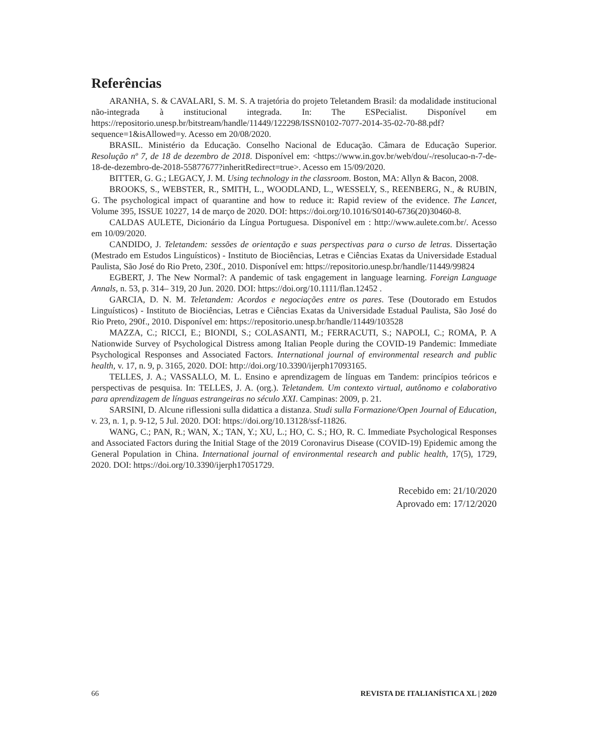Referências
ARANHA, S. & CAVALARI, S. M. S. A trajetória do projeto Teletandem Brasil: da modalidade institucional não-integrada à institucional integrada. In: The ESPecialist. Disponível em https://repositorio.unesp.br/bitstream/handle/11449/122298/ISSN0102-7077-2014-35-02-70-88.pdf?sequence=1&isAllowed=y. Acesso em 20/08/2020.
BRASIL. Ministério da Educação. Conselho Nacional de Educação. Câmara de Educação Superior. Resolução nº 7, de 18 de dezembro de 2018. Disponível em: <https://www.in.gov.br/web/dou/-/resolucao-n-7-de-18-de-dezembro-de-2018-55877677?inheritRedirect=true>. Acesso em 15/09/2020.
BITTER, G. G.; LEGACY, J. M. Using technology in the classroom. Boston, MA: Allyn & Bacon, 2008.
BROOKS, S., WEBSTER, R., SMITH, L., WOODLAND, L., WESSELY, S., REENBERG, N., & RUBIN, G. The psychological impact of quarantine and how to reduce it: Rapid review of the evidence. The Lancet, Volume 395, ISSUE 10227, 14 de março de 2020. DOI: https://doi.org/10.1016/S0140-6736(20)30460-8.
CALDAS AULETE, Dicionário da Língua Portuguesa. Disponível em : http://www.aulete.com.br/. Acesso em 10/09/2020.
CANDIDO, J. Teletandem: sessões de orientação e suas perspectivas para o curso de letras. Dissertação (Mestrado em Estudos Linguísticos) - Instituto de Biociências, Letras e Ciências Exatas da Universidade Estadual Paulista, São José do Rio Preto, 230f., 2010. Disponível em: https://repositorio.unesp.br/handle/11449/99824
EGBERT, J. The New Normal?: A pandemic of task engagement in language learning. Foreign Language Annals, n. 53, p. 314– 319, 20 Jun. 2020. DOI: https://doi.org/10.1111/flan.12452 .
GARCIA, D. N. M. Teletandem: Acordos e negociações entre os pares. Tese (Doutorado em Estudos Linguísticos) - Instituto de Biociências, Letras e Ciências Exatas da Universidade Estadual Paulista, São José do Rio Preto, 290f., 2010. Disponível em: https://repositorio.unesp.br/handle/11449/103528
MAZZA, C.; RICCI, E.; BIONDI, S.; COLASANTI, M.; FERRACUTI, S.; NAPOLI, C.; ROMA, P. A Nationwide Survey of Psychological Distress among Italian People during the COVID-19 Pandemic: Immediate Psychological Responses and Associated Factors. International journal of environmental research and public health, v. 17, n. 9, p. 3165, 2020. DOI: http://doi.org/10.3390/ijerph17093165.
TELLES, J. A.; VASSALLO, M. L. Ensino e aprendizagem de línguas em Tandem: princípios teóricos e perspectivas de pesquisa. In: TELLES, J. A. (org.). Teletandem. Um contexto virtual, autônomo e colaborativo para aprendizagem de línguas estrangeiras no século XXI. Campinas: 2009, p. 21.
SARSINI, D. Alcune riflessioni sulla didattica a distanza. Studi sulla Formazione/Open Journal of Education, v. 23, n. 1, p. 9-12, 5 Jul. 2020. DOI: https://doi.org/10.13128/ssf-11826.
WANG, C.; PAN, R.; WAN, X.; TAN, Y.; XU, L.; HO, C. S.; HO, R. C. Immediate Psychological Responses and Associated Factors during the Initial Stage of the 2019 Coronavirus Disease (COVID-19) Epidemic among the General Population in China. International journal of environmental research and public health, 17(5), 1729, 2020. DOI: https://doi.org/10.3390/ijerph17051729.
Recebido em: 21/10/2020
Aprovado em: 17/12/2020
66 REVISTA DE ITALIANÍSTICA XL | 2020